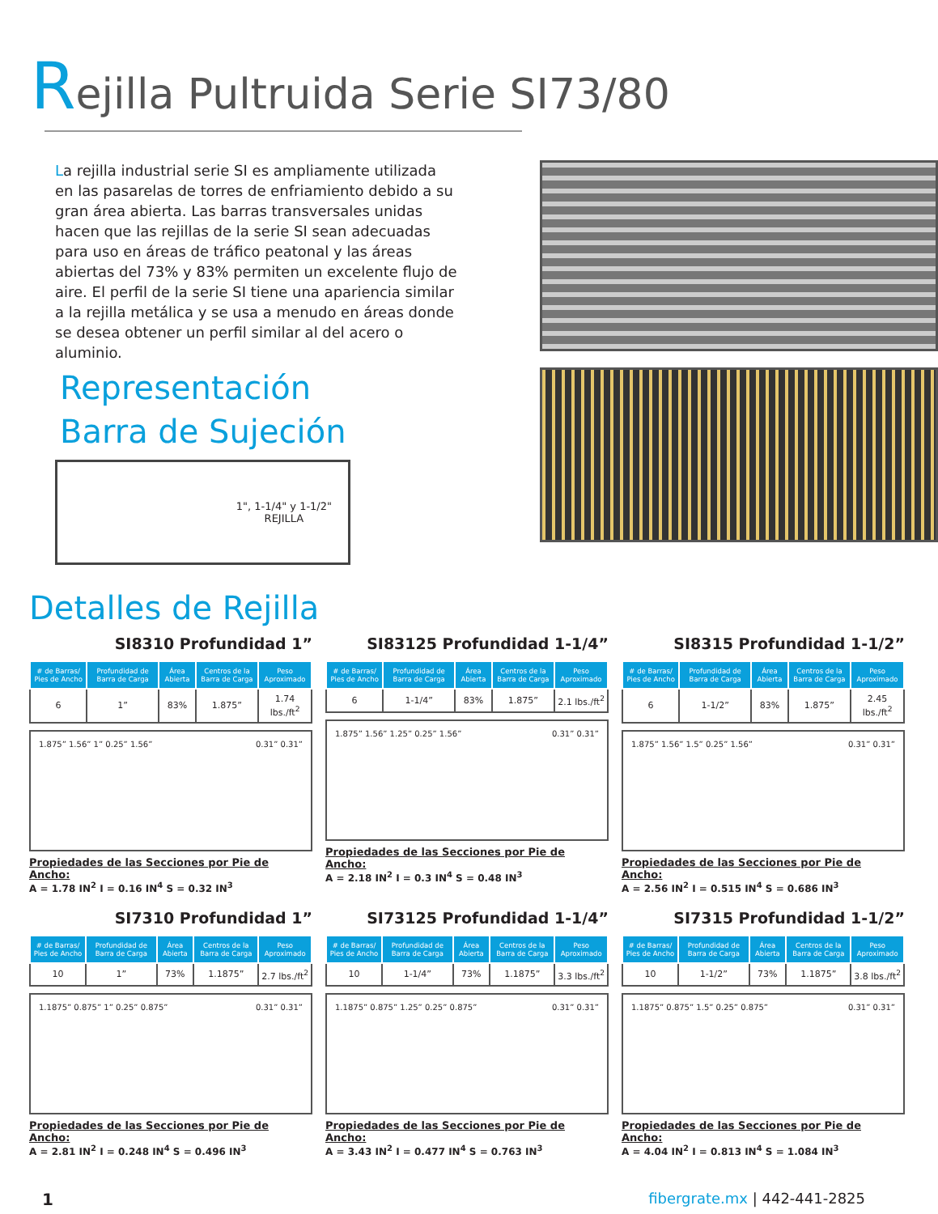Rejilla Pultruida Serie SI73/80
La rejilla industrial serie SI es ampliamente utilizada en las pasarelas de torres de enfriamiento debido a su gran área abierta. Las barras transversales unidas hacen que las rejillas de la serie SI sean adecuadas para uso en áreas de tráfico peatonal y las áreas abiertas del 73% y 83% permiten un excelente flujo de aire. El perfil de la serie SI tiene una apariencia similar a la rejilla metálica y se usa a menudo en áreas donde se desea obtener un perfil similar al del acero o aluminio.
Representación
Barra de Sujeción
1", 1-1/4" y 1-1/2"
REJILLA
Detalles de Rejilla
SI8310 Profundidad 1”
| # de Barras/ Pies de Ancho | Profundidad de Barra de Carga | Área Abierta | Centros de la Barra de Carga | Peso Aproximado |
| --- | --- | --- | --- | --- |
| 6 | 1” | 83% | 1.875” | 1.74 lbs./ft<sup>2</sup> |
1.875” 1.56” 1” 0.25” 1.56” 0.31” 0.31”
Propiedades de las Secciones por Pie de Ancho:
A = 1.78 IN<sup>2</sup> I = 0.16 IN<sup>4</sup> S = 0.32 IN<sup>3</sup>
SI83125 Profundidad 1-1/4”
| # de Barras/ Pies de Ancho | Profundidad de Barra de Carga | Área Abierta | Centros de la Barra de Carga | Peso Aproximado |
| --- | --- | --- | --- | --- |
| 6 | 1-1/4” | 83% | 1.875” | 2.1 lbs./ft<sup>2</sup> |
1.875” 1.56” 1.25” 0.25” 1.56” 0.31” 0.31”
Propiedades de las Secciones por Pie de Ancho:
A = 2.18 IN<sup>2</sup> I = 0.3 IN<sup>4</sup> S = 0.48 IN<sup>3</sup>
SI8315 Profundidad 1-1/2”
| # de Barras/ Pies de Ancho | Profundidad de Barra de Carga | Área Abierta | Centros de la Barra de Carga | Peso Aproximado |
| --- | --- | --- | --- | --- |
| 6 | 1-1/2” | 83% | 1.875” | 2.45 lbs./ft<sup>2</sup> |
1.875” 1.56” 1.5” 0.25” 1.56” 0.31” 0.31”
Propiedades de las Secciones por Pie de Ancho:
A = 2.56 IN<sup>2</sup> I = 0.515 IN<sup>4</sup> S = 0.686 IN<sup>3</sup>
SI7310 Profundidad 1”
| # de Barras/ Pies de Ancho | Profundidad de Barra de Carga | Área Abierta | Centros de la Barra de Carga | Peso Aproximado |
| --- | --- | --- | --- | --- |
| 10 | 1” | 73% | 1.1875” | 2.7 lbs./ft<sup>2</sup> |
1.1875” 0.875” 1” 0.25” 0.875” 0.31” 0.31”
Propiedades de las Secciones por Pie de Ancho:
A = 2.81 IN<sup>2</sup> I = 0.248 IN<sup>4</sup> S = 0.496 IN<sup>3</sup>
SI73125 Profundidad 1-1/4”
| # de Barras/ Pies de Ancho | Profundidad de Barra de Carga | Área Abierta | Centros de la Barra de Carga | Peso Aproximado |
| --- | --- | --- | --- | --- |
| 10 | 1-1/4” | 73% | 1.1875” | 3.3 lbs./ft<sup>2</sup> |
1.1875” 0.875” 1.25” 0.25” 0.875” 0.31” 0.31”
Propiedades de las Secciones por Pie de Ancho:
A = 3.43 IN<sup>2</sup> I = 0.477 IN<sup>4</sup> S = 0.763 IN<sup>3</sup>
SI7315 Profundidad 1-1/2”
| # de Barras/ Pies de Ancho | Profundidad de Barra de Carga | Área Abierta | Centros de la Barra de Carga | Peso Aproximado |
| --- | --- | --- | --- | --- |
| 10 | 1-1/2” | 73% | 1.1875” | 3.8 lbs./ft<sup>2</sup> |
1.1875” 0.875” 1.5” 0.25” 0.875” 0.31” 0.31”
Propiedades de las Secciones por Pie de Ancho:
A = 4.04 IN<sup>2</sup> I = 0.813 IN<sup>4</sup> S = 1.084 IN<sup>3</sup>
1 fibergrate.mx | 442-441-2825